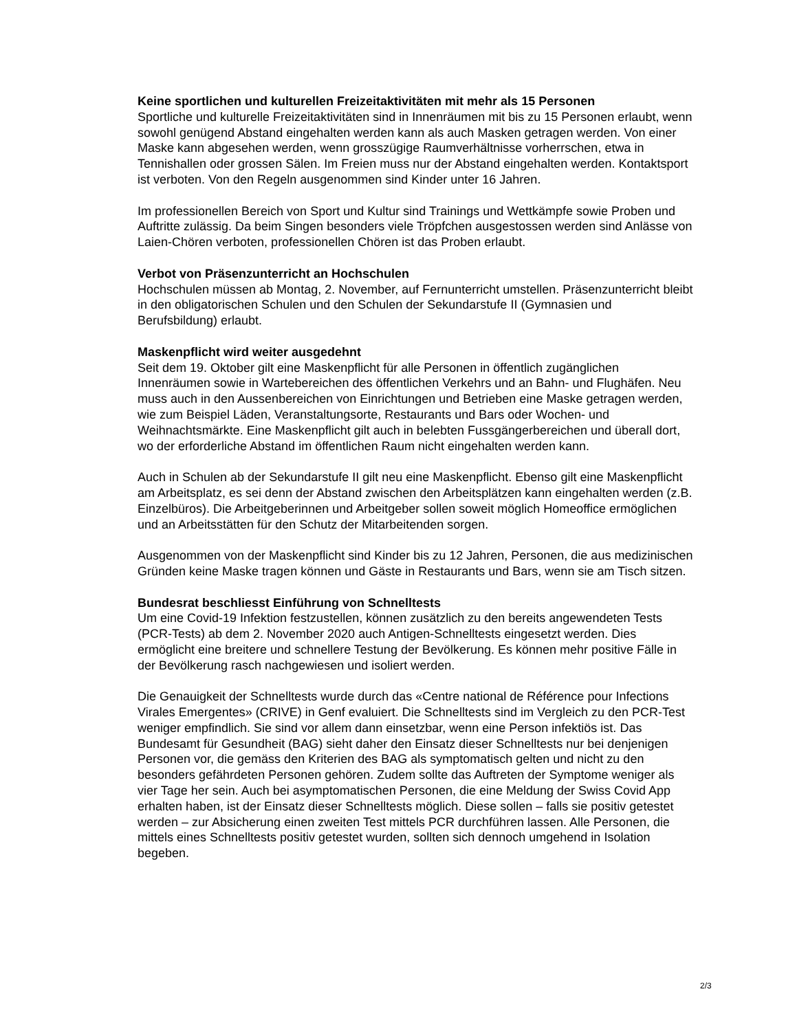Keine sportlichen und kulturellen Freizeitaktivitäten mit mehr als 15 Personen
Sportliche und kulturelle Freizeitaktivitäten sind in Innenräumen mit bis zu 15 Personen erlaubt, wenn sowohl genügend Abstand eingehalten werden kann als auch Masken getragen werden. Von einer Maske kann abgesehen werden, wenn grosszügige Raumverhältnisse vorherrschen, etwa in Tennishallen oder grossen Sälen. Im Freien muss nur der Abstand eingehalten werden. Kontaktsport ist verboten. Von den Regeln ausgenommen sind Kinder unter 16 Jahren.
Im professionellen Bereich von Sport und Kultur sind Trainings und Wettkämpfe sowie Proben und Auftritte zulässig. Da beim Singen besonders viele Tröpfchen ausgestossen werden sind Anlässe von Laien-Chören verboten, professionellen Chören ist das Proben erlaubt.
Verbot von Präsenzunterricht an Hochschulen
Hochschulen müssen ab Montag, 2. November, auf Fernunterricht umstellen. Präsenzunterricht bleibt in den obligatorischen Schulen und den Schulen der Sekundarstufe II (Gymnasien und Berufsbildung) erlaubt.
Maskenpflicht wird weiter ausgedehnt
Seit dem 19. Oktober gilt eine Maskenpflicht für alle Personen in öffentlich zugänglichen Innenräumen sowie in Wartebereichen des öffentlichen Verkehrs und an Bahn- und Flughäfen. Neu muss auch in den Aussenbereichen von Einrichtungen und Betrieben eine Maske getragen werden, wie zum Beispiel Läden, Veranstaltungsorte, Restaurants und Bars oder Wochen- und Weihnachtsmärkte. Eine Maskenpflicht gilt auch in belebten Fussgängerbereichen und überall dort, wo der erforderliche Abstand im öffentlichen Raum nicht eingehalten werden kann.
Auch in Schulen ab der Sekundarstufe II gilt neu eine Maskenpflicht. Ebenso gilt eine Maskenpflicht am Arbeitsplatz, es sei denn der Abstand zwischen den Arbeitsplätzen kann eingehalten werden (z.B. Einzelbüros). Die Arbeitgeberinnen und Arbeitgeber sollen soweit möglich Homeoffice ermöglichen und an Arbeitsstätten für den Schutz der Mitarbeitenden sorgen.
Ausgenommen von der Maskenpflicht sind Kinder bis zu 12 Jahren, Personen, die aus medizinischen Gründen keine Maske tragen können und Gäste in Restaurants und Bars, wenn sie am Tisch sitzen.
Bundesrat beschliesst Einführung von Schnelltests
Um eine Covid-19 Infektion festzustellen, können zusätzlich zu den bereits angewendeten Tests (PCR-Tests) ab dem 2. November 2020 auch Antigen-Schnelltests eingesetzt werden. Dies ermöglicht eine breitere und schnellere Testung der Bevölkerung. Es können mehr positive Fälle in der Bevölkerung rasch nachgewiesen und isoliert werden.
Die Genauigkeit der Schnelltests wurde durch das «Centre national de Référence pour Infections Virales Emergentes» (CRIVE) in Genf evaluiert. Die Schnelltests sind im Vergleich zu den PCR-Test weniger empfindlich. Sie sind vor allem dann einsetzbar, wenn eine Person infektiös ist. Das Bundesamt für Gesundheit (BAG) sieht daher den Einsatz dieser Schnelltests nur bei denjenigen Personen vor, die gemäss den Kriterien des BAG als symptomatisch gelten und nicht zu den besonders gefährdeten Personen gehören. Zudem sollte das Auftreten der Symptome weniger als vier Tage her sein. Auch bei asymptomatischen Personen, die eine Meldung der Swiss Covid App erhalten haben, ist der Einsatz dieser Schnelltests möglich. Diese sollen – falls sie positiv getestet werden – zur Absicherung einen zweiten Test mittels PCR durchführen lassen. Alle Personen, die mittels eines Schnelltests positiv getestet wurden, sollten sich dennoch umgehend in Isolation begeben.
2/3